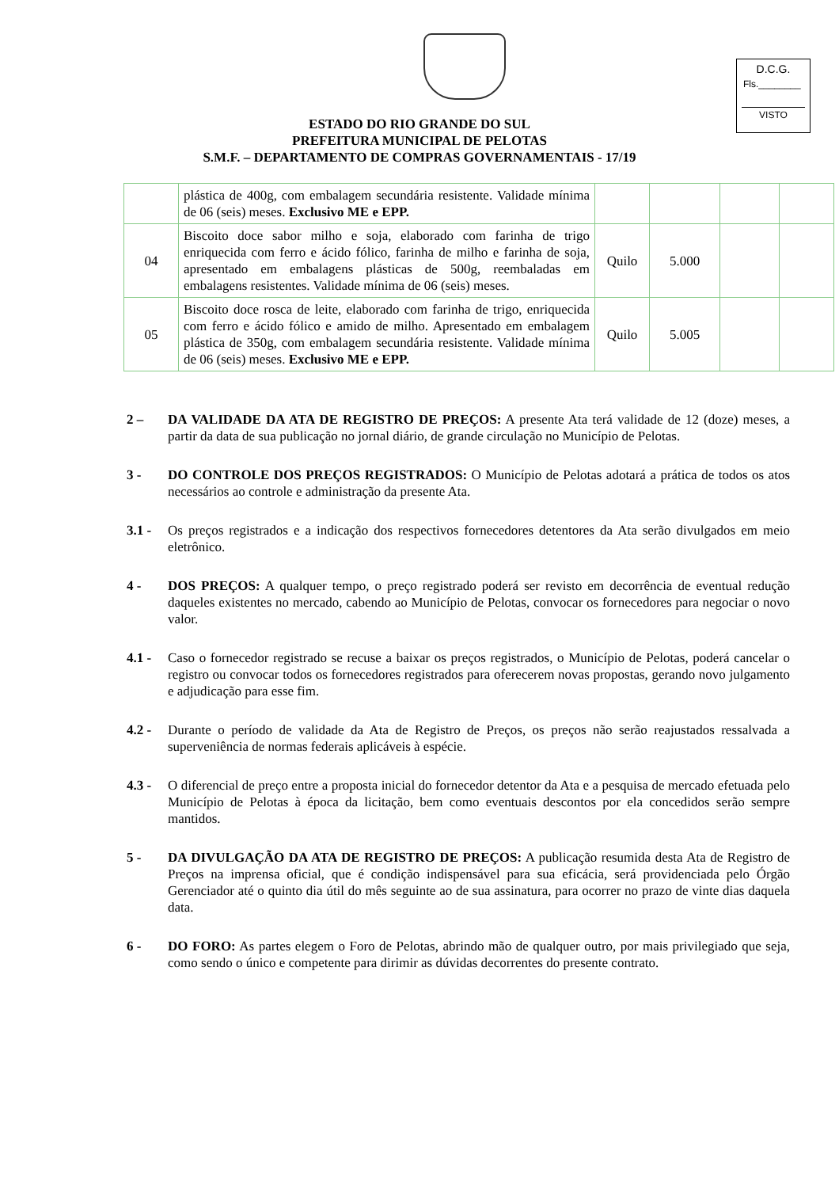D.C.G.
Fls.________
VISTO
ESTADO DO RIO GRANDE DO SUL
PREFEITURA MUNICIPAL DE PELOTAS
S.M.F. – DEPARTAMENTO DE COMPRAS GOVERNAMENTAIS - 17/19
| | plástica de 400g, com embalagem secundária resistente. Validade mínima de 06 (seis) meses. Exclusivo ME e EPP. | | | | |
| 04 | Biscoito doce sabor milho e soja, elaborado com farinha de trigo enriquecida com ferro e ácido fólico, farinha de milho e farinha de soja, apresentado em embalagens plásticas de 500g, reembaladas em embalagens resistentes. Validade mínima de 06 (seis) meses. | Quilo | 5.000 | | |
| 05 | Biscoito doce rosca de leite, elaborado com farinha de trigo, enriquecida com ferro e ácido fólico e amido de milho. Apresentado em embalagem plástica de 350g, com embalagem secundária resistente. Validade mínima de 06 (seis) meses. Exclusivo ME e EPP. | Quilo | 5.005 | | |
2 – DA VALIDADE DA ATA DE REGISTRO DE PREÇOS: A presente Ata terá validade de 12 (doze) meses, a partir da data de sua publicação no jornal diário, de grande circulação no Município de Pelotas.
3 - DO CONTROLE DOS PREÇOS REGISTRADOS: O Município de Pelotas adotará a prática de todos os atos necessários ao controle e administração da presente Ata.
3.1 - Os preços registrados e a indicação dos respectivos fornecedores detentores da Ata serão divulgados em meio eletrônico.
4 - DOS PREÇOS: A qualquer tempo, o preço registrado poderá ser revisto em decorrência de eventual redução daqueles existentes no mercado, cabendo ao Município de Pelotas, convocar os fornecedores para negociar o novo valor.
4.1 - Caso o fornecedor registrado se recuse a baixar os preços registrados, o Município de Pelotas, poderá cancelar o registro ou convocar todos os fornecedores registrados para oferecerem novas propostas, gerando novo julgamento e adjudicação para esse fim.
4.2 - Durante o período de validade da Ata de Registro de Preços, os preços não serão reajustados ressalvada a superveniência de normas federais aplicáveis à espécie.
4.3 - O diferencial de preço entre a proposta inicial do fornecedor detentor da Ata e a pesquisa de mercado efetuada pelo Município de Pelotas à época da licitação, bem como eventuais descontos por ela concedidos serão sempre mantidos.
5 - DA DIVULGAÇÃO DA ATA DE REGISTRO DE PREÇOS: A publicação resumida desta Ata de Registro de Preços na imprensa oficial, que é condição indispensável para sua eficácia, será providenciada pelo Órgão Gerenciador até o quinto dia útil do mês seguinte ao de sua assinatura, para ocorrer no prazo de vinte dias daquela data.
6 - DO FORO: As partes elegem o Foro de Pelotas, abrindo mão de qualquer outro, por mais privilegiado que seja, como sendo o único e competente para dirimir as dúvidas decorrentes do presente contrato.